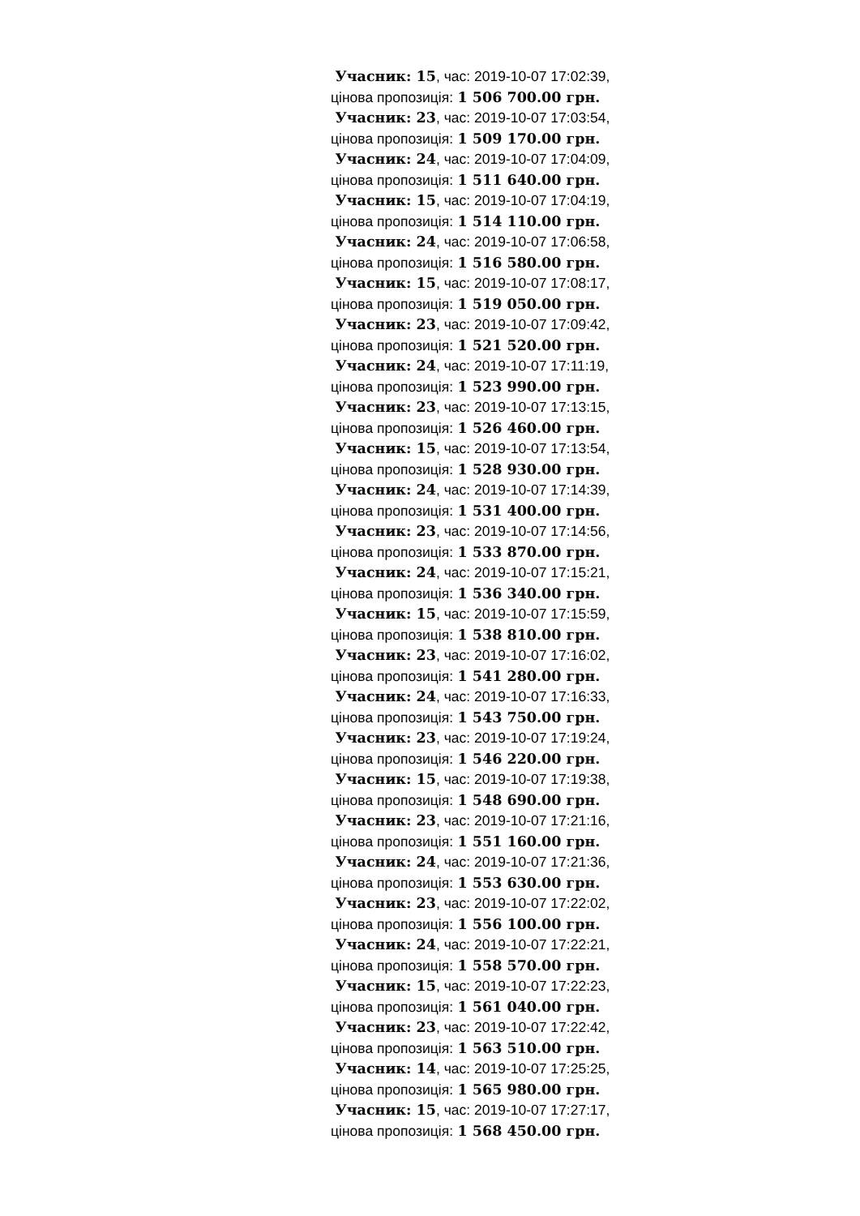Учасник: 15, час: 2019-10-07 17:02:39, цінова пропозиція: 1 506 700.00 грн.
Учасник: 23, час: 2019-10-07 17:03:54, цінова пропозиція: 1 509 170.00 грн.
Учасник: 24, час: 2019-10-07 17:04:09, цінова пропозиція: 1 511 640.00 грн.
Учасник: 15, час: 2019-10-07 17:04:19, цінова пропозиція: 1 514 110.00 грн.
Учасник: 24, час: 2019-10-07 17:06:58, цінова пропозиція: 1 516 580.00 грн.
Учасник: 15, час: 2019-10-07 17:08:17, цінова пропозиція: 1 519 050.00 грн.
Учасник: 23, час: 2019-10-07 17:09:42, цінова пропозиція: 1 521 520.00 грн.
Учасник: 24, час: 2019-10-07 17:11:19, цінова пропозиція: 1 523 990.00 грн.
Учасник: 23, час: 2019-10-07 17:13:15, цінова пропозиція: 1 526 460.00 грн.
Учасник: 15, час: 2019-10-07 17:13:54, цінова пропозиція: 1 528 930.00 грн.
Учасник: 24, час: 2019-10-07 17:14:39, цінова пропозиція: 1 531 400.00 грн.
Учасник: 23, час: 2019-10-07 17:14:56, цінова пропозиція: 1 533 870.00 грн.
Учасник: 24, час: 2019-10-07 17:15:21, цінова пропозиція: 1 536 340.00 грн.
Учасник: 15, час: 2019-10-07 17:15:59, цінова пропозиція: 1 538 810.00 грн.
Учасник: 23, час: 2019-10-07 17:16:02, цінова пропозиція: 1 541 280.00 грн.
Учасник: 24, час: 2019-10-07 17:16:33, цінова пропозиція: 1 543 750.00 грн.
Учасник: 23, час: 2019-10-07 17:19:24, цінова пропозиція: 1 546 220.00 грн.
Учасник: 15, час: 2019-10-07 17:19:38, цінова пропозиція: 1 548 690.00 грн.
Учасник: 23, час: 2019-10-07 17:21:16, цінова пропозиція: 1 551 160.00 грн.
Учасник: 24, час: 2019-10-07 17:21:36, цінова пропозиція: 1 553 630.00 грн.
Учасник: 23, час: 2019-10-07 17:22:02, цінова пропозиція: 1 556 100.00 грн.
Учасник: 24, час: 2019-10-07 17:22:21, цінова пропозиція: 1 558 570.00 грн.
Учасник: 15, час: 2019-10-07 17:22:23, цінова пропозиція: 1 561 040.00 грн.
Учасник: 23, час: 2019-10-07 17:22:42, цінова пропозиція: 1 563 510.00 грн.
Учасник: 14, час: 2019-10-07 17:25:25, цінова пропозиція: 1 565 980.00 грн.
Учасник: 15, час: 2019-10-07 17:27:17, цінова пропозиція: 1 568 450.00 грн.